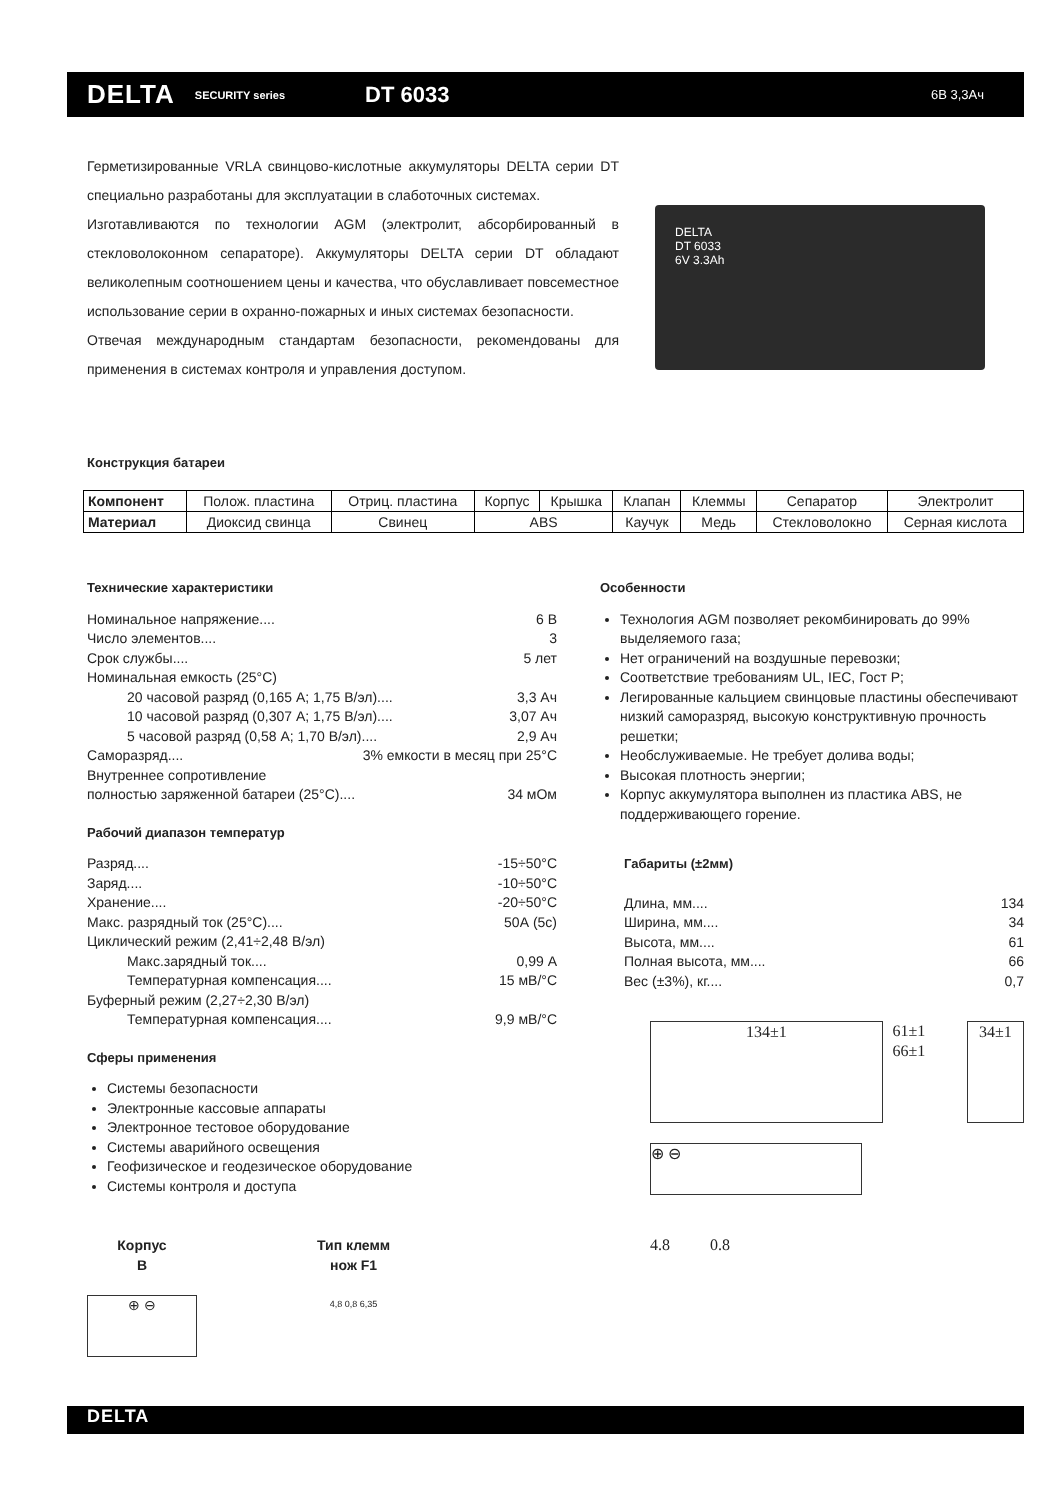DELTA SECURITY series DT 6033 6В 3,3Ач
Герметизированные VRLA свинцово-кислотные аккумуляторы DELTA серии DT специально разработаны для эксплуатации в слаботочных системах.
Изготавливаются по технологии AGM (электролит, абсорбированный в стекловолоконном сепараторе). Аккумуляторы DELTA серии DT обладают великолепным соотношением цены и качества, что обуславливает повсеместное использование серии в охранно-пожарных и иных системах безопасности.
Отвечая международным стандартам безопасности, рекомендованы для применения в системах контроля и управления доступом.
DELTA
DT 6033
6V 3.3Ah
Конструкция батареи
| Компонент | Полож. пластина | Отриц. пластина | Корпус | Крышка | Клапан | Клеммы | Сепаратор | Электролит |
| Материал | Диоксид свинца | Свинец | ABS | | Каучук | Медь | Стекловолокно | Серная кислота |
Технические характеристики
Номинальное напряжение.... 6 В
Число элементов.... 3
Срок службы.... 5 лет
Номинальная емкость (25°С)
20 часовой разряд (0,165 А; 1,75 В/эл).... 3,3 Ач
10 часовой разряд (0,307 А; 1,75 В/эл).... 3,07 Ач
5 часовой разряд (0,58 А; 1,70 В/эл).... 2,9 Ач
Саморазряд.... 3% емкости в месяц при 25°С
Внутреннее сопротивление
полностью заряженной батареи (25°С).... 34 мОм
Рабочий диапазон температур
Разряд.... -15÷50°С
Заряд.... -10÷50°С
Хранение.... -20÷50°С
Макс. разрядный ток (25°С).... 50А (5с)
Циклический режим (2,41÷2,48 В/эл)
Макс.зарядный ток.... 0,99 А
Температурная компенсация.... 15 мВ/°С
Буферный режим (2,27÷2,30 В/эл)
Температурная компенсация.... 9,9 мВ/°С
Сферы применения
Системы безопасности
Электронные кассовые аппараты
Электронное тестовое оборудование
Системы аварийного освещения
Геофизическое и геодезическое оборудование
Системы контроля и доступа
Корпус
В
⊕ ⊖
Тип клемм
нож F1
4,8 0,8 6,35
Особенности
Технология AGM позволяет рекомбинировать до 99% выделяемого газа;
Нет ограничений на воздушные перевозки;
Соответствие требованиям UL, IEC, Гост Р;
Легированные кальцием свинцовые пластины обеспечивают низкий саморазряд, высокую конструктивную прочность решетки;
Необслуживаемые. Не требует долива воды;
Высокая плотность энергии;
Корпус аккумулятора выполнен из пластика ABS, не поддерживающего горение.
Габариты (±2мм)
Длина, мм.... 134
Ширина, мм.... 34
Высота, мм.... 61
Полная высота, мм.... 66
Вес (±3%), кг.... 0,7
134±1
61±1 66±1
34±1
⊕ ⊖
4.8 0.8
DELTA